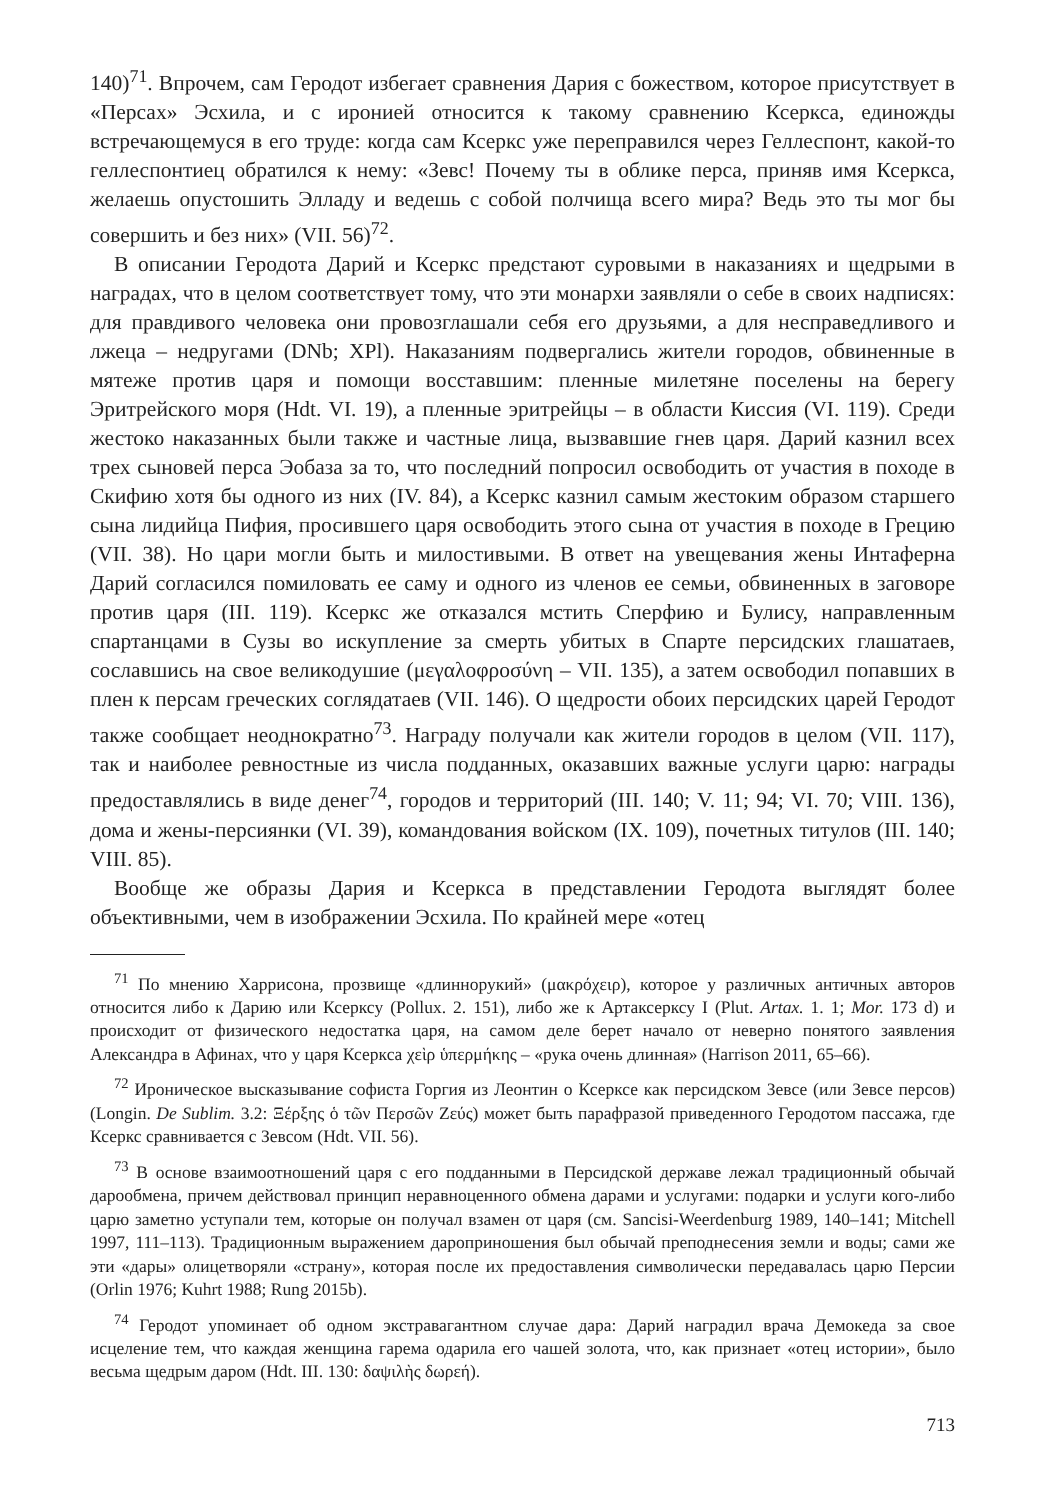140)<sup>71</sup>. Впрочем, сам Геродот избегает сравнения Дария с божеством, которое присутствует в «Персах» Эсхила, и с иронией относится к такому сравнению Ксеркса, единожды встречающемуся в его труде: когда сам Ксеркс уже переправился через Геллеспонт, какой-то геллеспонтиец обратился к нему: «Зевс! Почему ты в облике перса, приняв имя Ксеркса, желаешь опустошить Элладу и ведешь с собой полчища всего мира? Ведь это ты мог бы совершить и без них» (VII. 56)<sup>72</sup>.
В описании Геродота Дарий и Ксеркс предстают суровыми в наказаниях и щедрыми в наградах, что в целом соответствует тому, что эти монархи заявляли о себе в своих надписях: для правдивого человека они провозглашали себя его друзьями, а для несправедливого и лжеца – недругами (DNb; XPl). Наказаниям подвергались жители городов, обвиненные в мятеже против царя и помощи восставшим: пленные милетяне поселены на берегу Эритрейского моря (Hdt. VI. 19), а пленные эритрейцы – в области Киссия (VI. 119). Среди жестоко наказанных были также и частные лица, вызвавшие гнев царя. Дарий казнил всех трех сыновей перса Эобаза за то, что последний попросил освободить от участия в походе в Скифию хотя бы одного из них (IV. 84), а Ксеркс казнил самым жестоким образом старшего сына лидийца Пифия, просившего царя освободить этого сына от участия в походе в Грецию (VII. 38). Но цари могли быть и милостивыми. В ответ на увещевания жены Интаферна Дарий согласился помиловать ее саму и одного из членов ее семьи, обвиненных в заговоре против царя (III. 119). Ксеркс же отказался мстить Сперфию и Булису, направленным спартанцами в Сузы во искупление за смерть убитых в Спарте персидских глашатаев, сославшись на свое великодушие (μεγαλοφροσύνη – VII. 135), а затем освободил попавших в плен к персам греческих соглядатаев (VII. 146). О щедрости обоих персидских царей Геродот также сообщает неоднократно<sup>73</sup>. Награду получали как жители городов в целом (VII. 117), так и наиболее ревностные из числа подданных, оказавших важные услуги царю: награды предоставлялись в виде денег<sup>74</sup>, городов и территорий (III. 140; V. 11; 94; VI. 70; VIII. 136), дома и жены-персиянки (VI. 39), командования войском (IX. 109), почетных титулов (III. 140; VIII. 85).
Вообще же образы Дария и Ксеркса в представлении Геродота выглядят более объективными, чем в изображении Эсхила. По крайней мере «отец
<sup>71</sup> По мнению Харрисона, прозвище «длиннорукий» (μακρόχειρ), которое у различных античных авторов относится либо к Дарию или Ксерксу (Pollux. 2. 151), либо же к Артаксерксу I (Plut. Artax. 1. 1; Mor. 173 d) и происходит от физического недостатка царя, на самом деле берет начало от неверно понятого заявления Александра в Афинах, что у царя Ксеркса χεὶρ ὑπερμήκης – «рука очень длинная» (Harrison 2011, 65–66).
<sup>72</sup> Ироническое высказывание софиста Горгия из Леонтин о Ксерксе как персидском Зевсе (или Зевсе персов) (Longin. De Sublim. 3.2: Ξέρξης ὁ τῶν Περσῶν Ζεύς) может быть парафразой приведенного Геродотом пассажа, где Ксеркс сравнивается с Зевсом (Hdt. VII. 56).
<sup>73</sup> В основе взаимоотношений царя с его подданными в Персидской державе лежал традиционный обычай дарообмена, причем действовал принцип неравноценного обмена дарами и услугами: подарки и услуги кого-либо царю заметно уступали тем, которые он получал взамен от царя (см. Sancisi-Weerdenburg 1989, 140–141; Mitchell 1997, 111–113). Традиционным выражением дароприношения был обычай преподнесения земли и воды; сами же эти «дары» олицетворяли «страну», которая после их предоставления символически передавалась царю Персии (Orlin 1976; Kuhrt 1988; Rung 2015b).
<sup>74</sup> Геродот упоминает об одном экстравагантном случае дара: Дарий наградил врача Демокеда за свое исцеление тем, что каждая женщина гарема одарила его чашей золота, что, как признает «отец истории», было весьма щедрым даром (Hdt. III. 130: δαψιλὴς δωρεή).
713